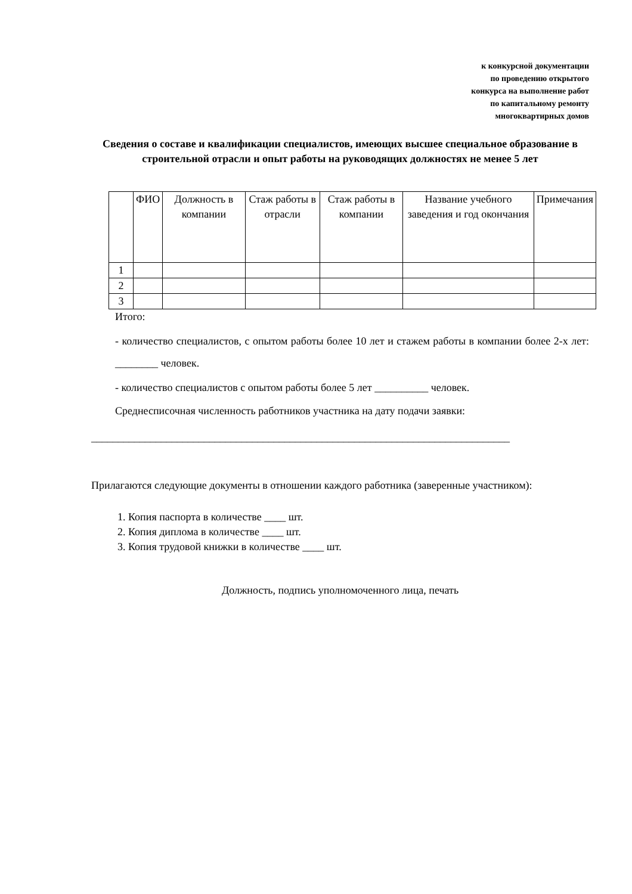к конкурсной документации
по проведению открытого
конкурса на выполнение работ
по капитальному ремонту
многоквартирных домов
Сведения о составе и квалификации специалистов, имеющих высшее специальное образование в строительной отрасли и опыт работы на руководящих должностях не менее 5 лет
| | ФИО | Должность в компании | Стаж работы в отрасли | Стаж работы в компании | Название учебного заведения и год окончания | Примечания |
| --- | --- | --- | --- | --- | --- | --- |
| 1 | | | | | | |
| 2 | | | | | | |
| 3 | | | | | | |
Итого:
- количество специалистов, с опытом работы более 10 лет и стажем работы в компании более 2-х лет: ________ человек.
- количество специалистов с опытом работы более 5 лет __________ человек.
Среднесписочная численность работников участника на дату подачи заявки:
______________________________________________________________________________
Прилагаются следующие документы в отношении каждого работника (заверенные участником):
1. Копия паспорта в количестве ____ шт.
2. Копия диплома в количестве ____ шт.
3. Копия трудовой книжки в количестве ____ шт.
Должность, подпись уполномоченного лица, печать